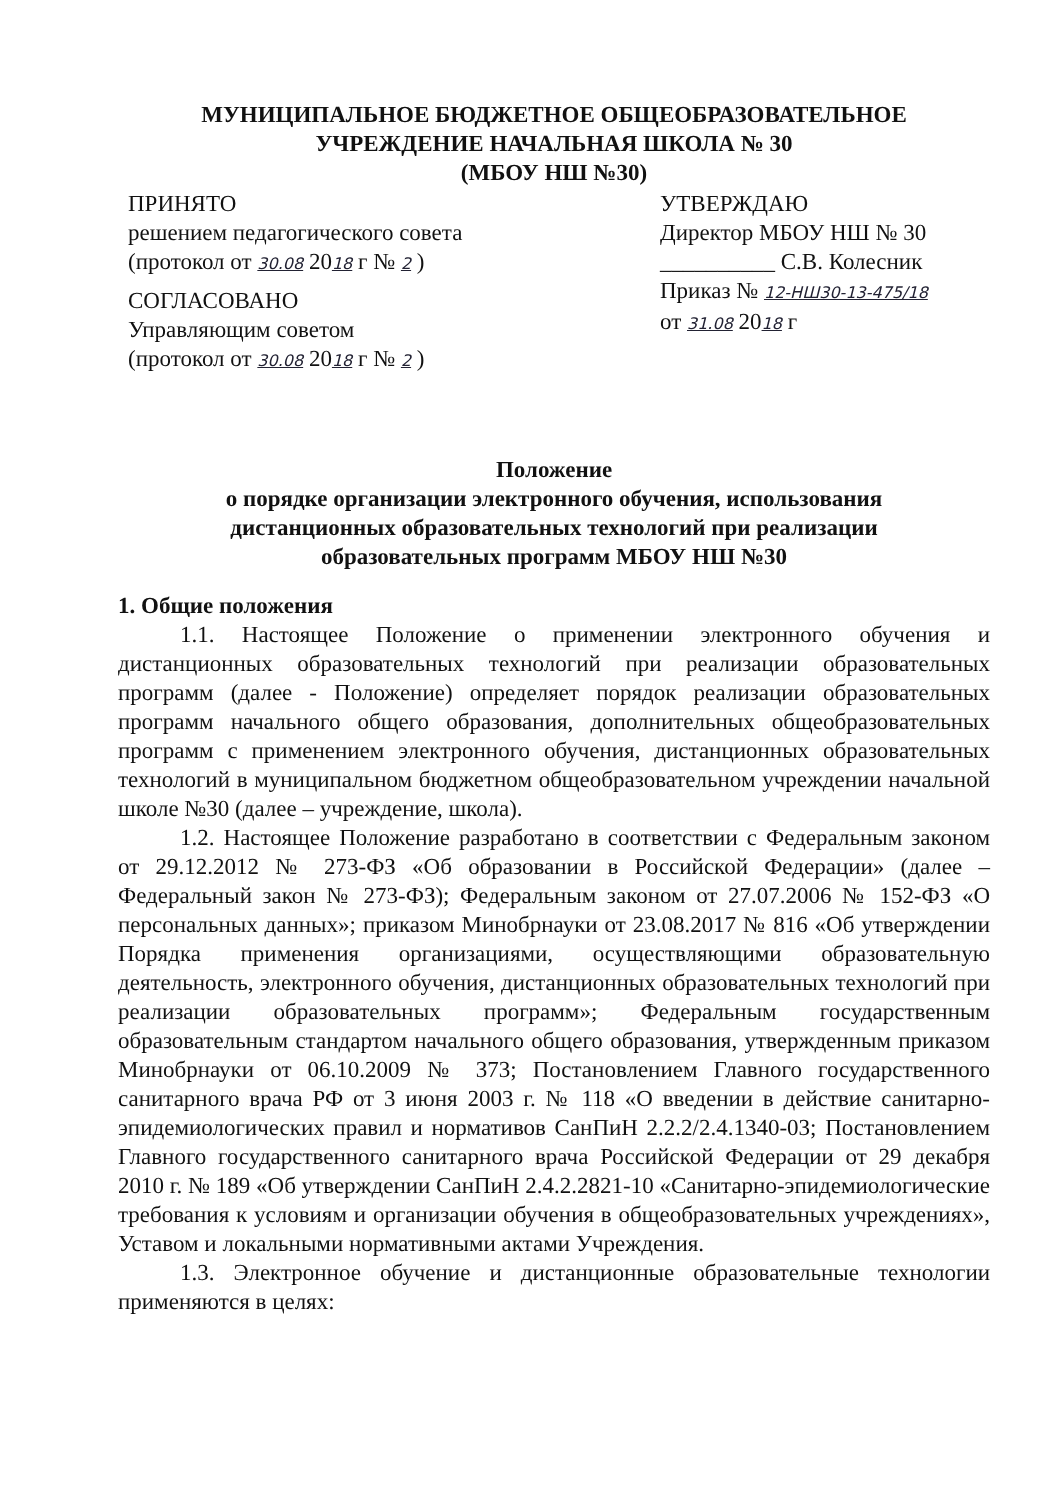МУНИЦИПАЛЬНОЕ БЮДЖЕТНОЕ ОБЩЕОБРАЗОВАТЕЛЬНОЕ
УЧРЕЖДЕНИЕ НАЧАЛЬНАЯ ШКОЛА № 30
(МБОУ НШ №30)
ПРИНЯТО
решением педагогического совета
(протокол от 30.08 2018 г № 2 )
СОГЛАСОВАНО
Управляющим советом
(протокол от 30.08 2018 г № 2 )
УТВЕРЖДАЮ
Директор МБОУ НШ № 30
__________ С.В. Колесник
Приказ № 12-НШ30-13-475/18
от 31.08 2018 г
Положение
о порядке организации электронного обучения, использования
дистанционных образовательных технологий при реализации
образовательных программ МБОУ НШ №30
1. Общие положения
1.1. Настоящее Положение о применении электронного обучения и дистанционных образовательных технологий при реализации образовательных программ (далее - Положение) определяет порядок реализации образовательных программ начального общего образования, дополнительных общеобразовательных программ с применением электронного обучения, дистанционных образовательных технологий в муниципальном бюджетном общеобразовательном учреждении начальной школе №30 (далее – учреждение, школа).
1.2. Настоящее Положение разработано в соответствии с Федеральным законом от 29.12.2012 № 273-ФЗ «Об образовании в Российской Федерации» (далее – Федеральный закон № 273-ФЗ); Федеральным законом от 27.07.2006 № 152-ФЗ «О персональных данных»; приказом Минобрнауки от 23.08.2017 № 816 «Об утверждении Порядка применения организациями, осуществляющими образовательную деятельность, электронного обучения, дистанционных образовательных технологий при реализации образовательных программ»; Федеральным государственным образовательным стандартом начального общего образования, утвержденным приказом Минобрнауки от 06.10.2009 № 373; Постановлением Главного государственного санитарного врача РФ от 3 июня 2003 г. № 118 «О введении в действие санитарно-эпидемиологических правил и нормативов СанПиН 2.2.2/2.4.1340-03; Постановлением Главного государственного санитарного врача Российской Федерации от 29 декабря 2010 г. № 189 «Об утверждении СанПиН 2.4.2.2821-10 «Санитарно-эпидемиологические требования к условиям и организации обучения в общеобразовательных учреждениях», Уставом и локальными нормативными актами Учреждения.
1.3. Электронное обучение и дистанционные образовательные технологии применяются в целях: